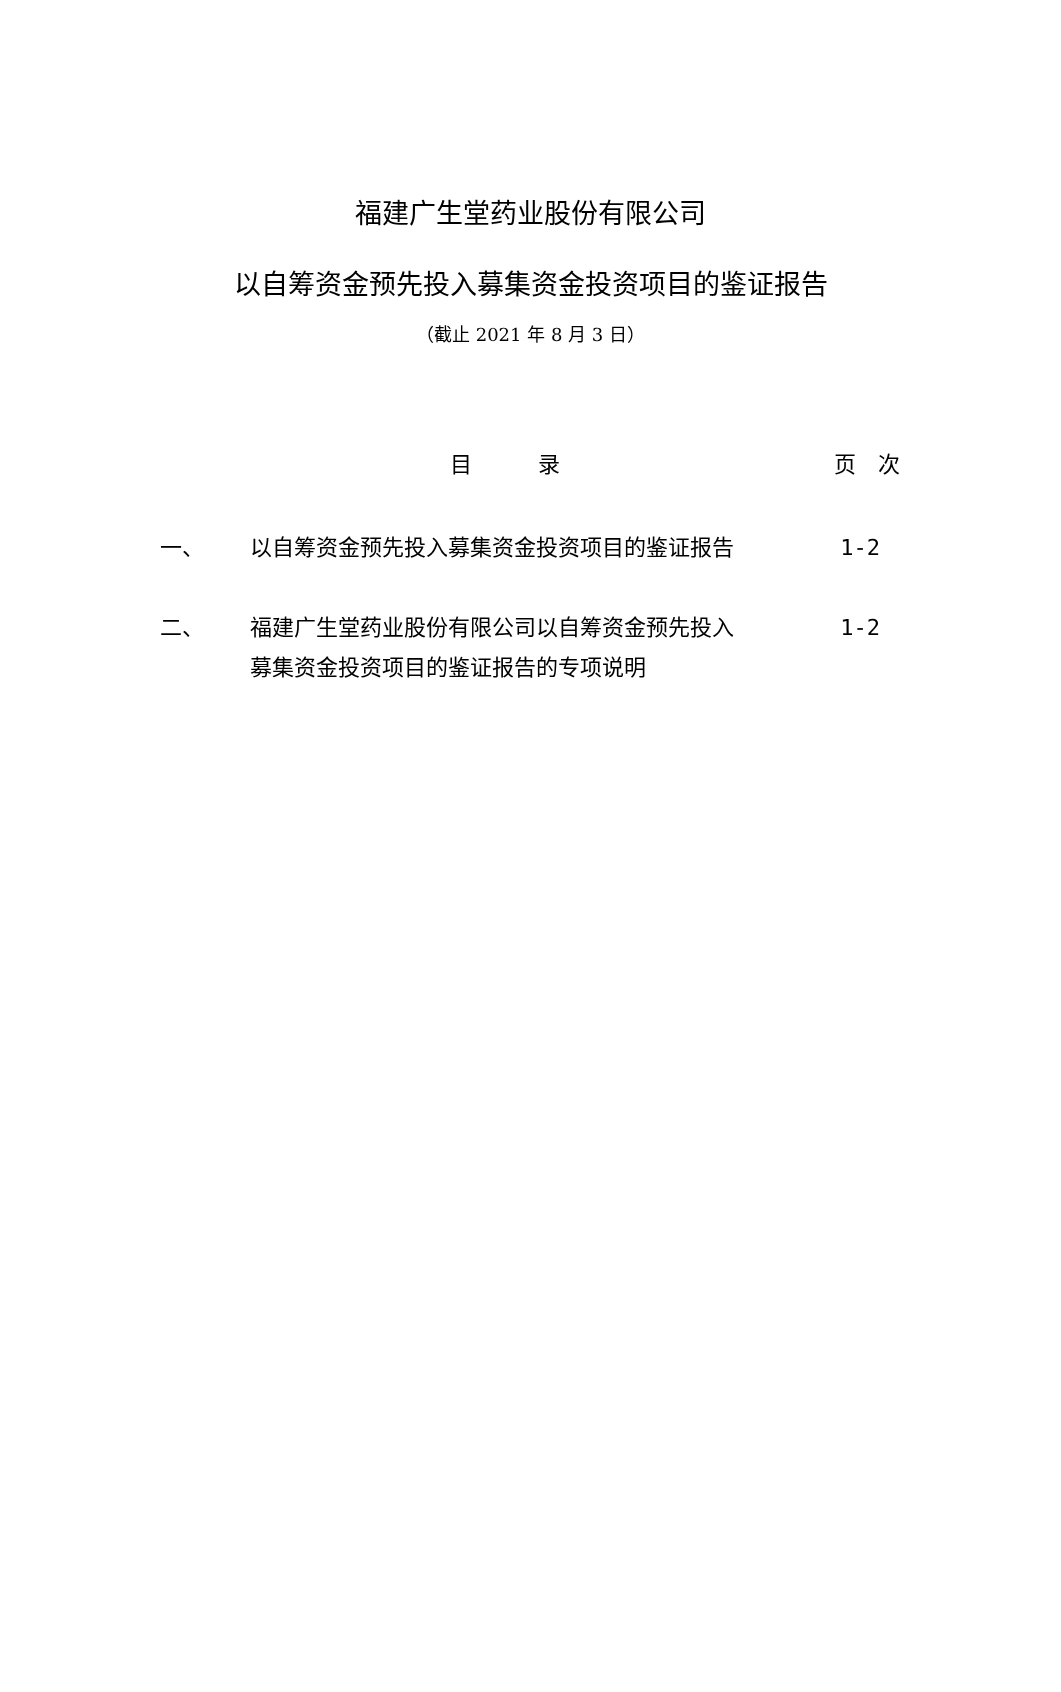福建广生堂药业股份有限公司
以自筹资金预先投入募集资金投资项目的鉴证报告
（截止 2021 年 8 月 3 日）
目　　　录 页　次
一、 以自筹资金预先投入募集资金投资项目的鉴证报告 1-2
二、 福建广生堂药业股份有限公司以自筹资金预先投入募集资金投资项目的鉴证报告的专项说明
1-2